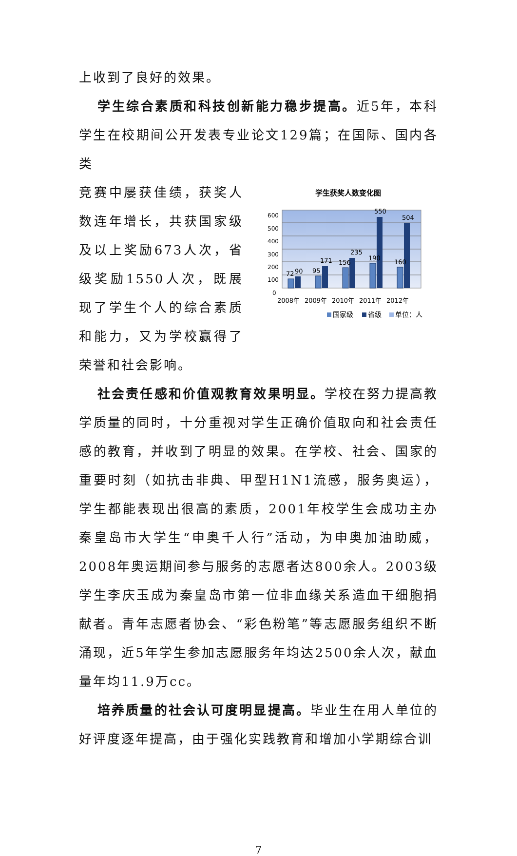上收到了良好的效果。
学生综合素质和科技创新能力稳步提高。近5年，本科学生在校期间公开发表专业论文129篇；在国际、国内各类
竞赛中屡获佳绩，获奖人数连年增长，共获国家级及以上奖励673人次，省级奖励1550人次，既展现了学生个人的综合素质和能力，又为学校赢得了荣誉和社会影响。
学生获奖人数变化图
600
500
400
300
200
100
0
72
90
95
171
156
235
190
550
160
504
2008年
2009年
2010年
2011年
2012年
国家级
省级
单位：人
社会责任感和价值观教育效果明显。学校在努力提高教学质量的同时，十分重视对学生正确价值取向和社会责任感的教育，并收到了明显的效果。在学校、社会、国家的重要时刻（如抗击非典、甲型H1N1流感，服务奥运），学生都能表现出很高的素质，2001年校学生会成功主办秦皇岛市大学生“申奥千人行”活动，为申奥加油助威，2008年奥运期间参与服务的志愿者达800余人。2003级学生李庆玉成为秦皇岛市第一位非血缘关系造血干细胞捐献者。青年志愿者协会、“彩色粉笔”等志愿服务组织不断涌现，近5年学生参加志愿服务年均达2500余人次，献血量年均11.9万cc。
培养质量的社会认可度明显提高。毕业生在用人单位的好评度逐年提高，由于强化实践教育和增加小学期综合训
7